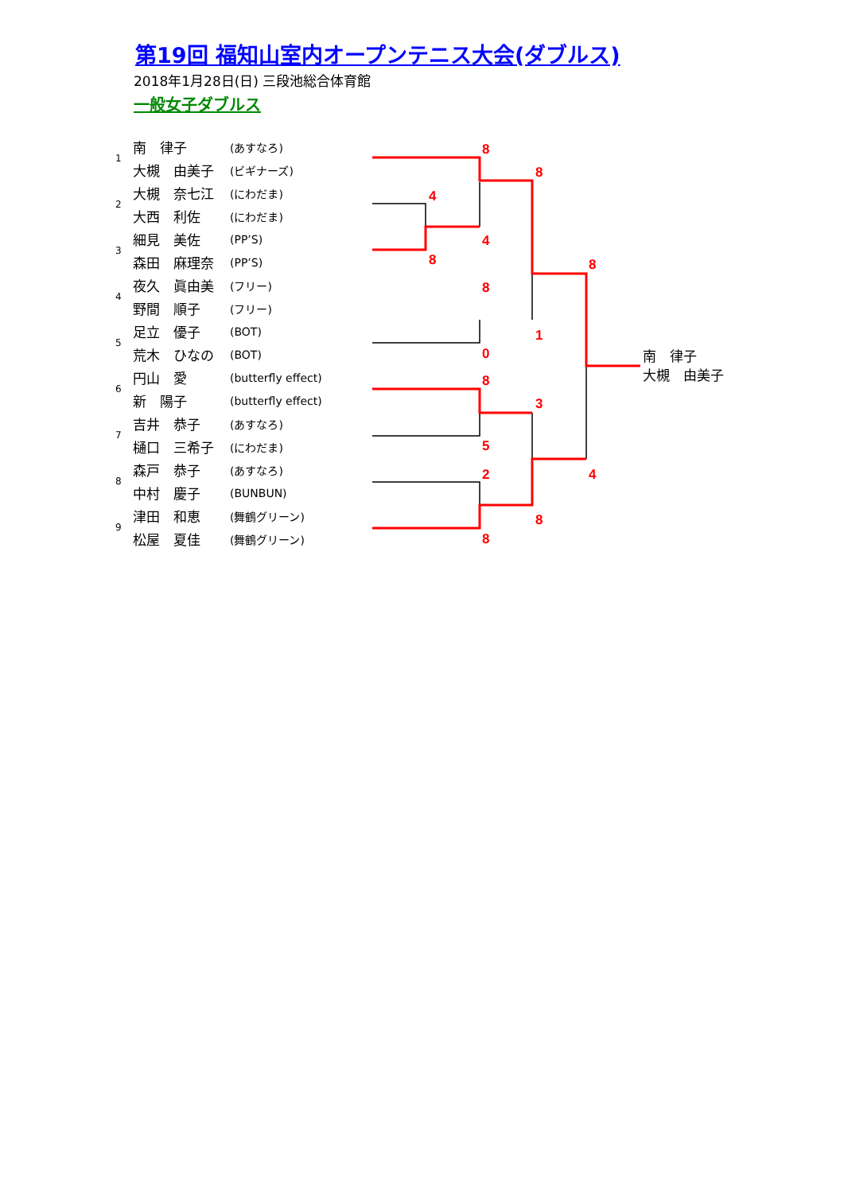第19回 福知山室内オープンテニス大会(ダブルス)
2018年1月28日(日) 三段池総合体育館
一般女子ダブルス
| 1 | 南 律子 | (あすなろ) |
| | 大槻 由美子 | (ビギナーズ) |
| 2 | 大槻 奈七江 | (にわだま) |
| | 大西 利佐 | (にわだま) |
| 3 | 細見 美佐 | (PP’S) |
| | 森田 麻理奈 | (PP’S) |
| 4 | 夜久 眞由美 | (フリー) |
| | 野間 順子 | (フリー) |
| 5 | 足立 優子 | (BOT) |
| | 荒木 ひなの | (BOT) |
| 6 | 円山 愛 | (butterfly effect) |
| | 新 陽子 | (butterfly effect) |
| 7 | 吉井 恭子 | (あすなろ) |
| | 樋口 三希子 | (にわだま) |
| 8 | 森戸 恭子 | (あすなろ) |
| | 中村 慶子 | (BUNBUN) |
| 9 | 津田 和恵 | (舞鶴グリーン) |
| | 松屋 夏佳 | (舞鶴グリーン) |
8
8
4
4
8
8
8
1
0
8
3
5
4
2
8
8
南　律子
大槻　由美子